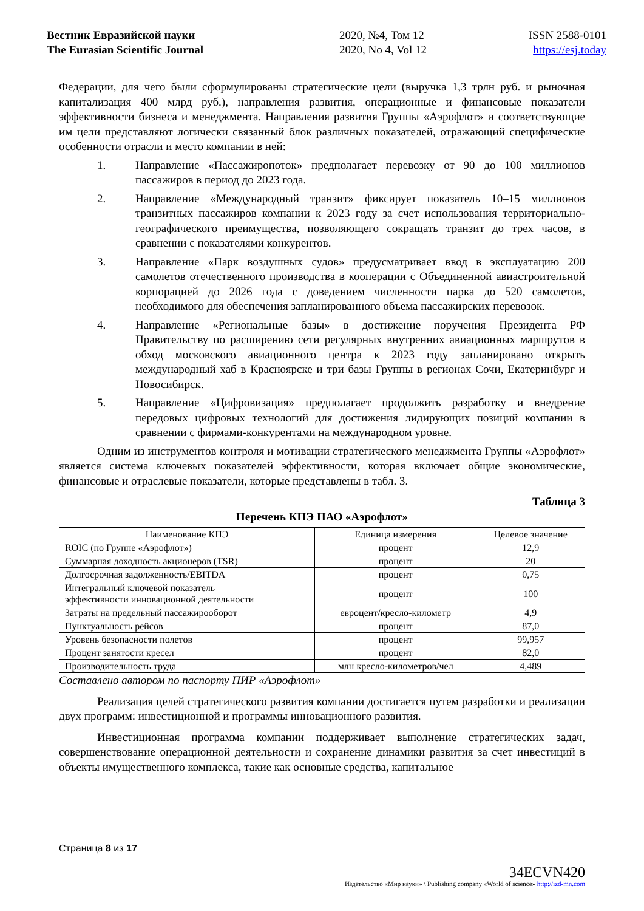Вестник Евразийской науки
The Eurasian Scientific Journal
2020, №4, Том 12
2020, No 4, Vol 12
ISSN 2588-0101
https://esj.today
Федерации, для чего были сформулированы стратегические цели (выручка 1,3 трлн руб. и рыночная капитализация 400 млрд руб.), направления развития, операционные и финансовые показатели эффективности бизнеса и менеджмента. Направления развития Группы «Аэрофлот» и соответствующие им цели представляют логически связанный блок различных показателей, отражающий специфические особенности отрасли и место компании в ней:
1. Направление «Пассажиропоток» предполагает перевозку от 90 до 100 миллионов пассажиров в период до 2023 года.
2. Направление «Международный транзит» фиксирует показатель 10–15 миллионов транзитных пассажиров компании к 2023 году за счет использования территориально-географического преимущества, позволяющего сокращать транзит до трех часов, в сравнении с показателями конкурентов.
3. Направление «Парк воздушных судов» предусматривает ввод в эксплуатацию 200 самолетов отечественного производства в кооперации с Объединенной авиастроительной корпорацией до 2026 года с доведением численности парка до 520 самолетов, необходимого для обеспечения запланированного объема пассажирских перевозок.
4. Направление «Региональные базы» в достижение поручения Президента РФ Правительству по расширению сети регулярных внутренних авиационных маршрутов в обход московского авиационного центра к 2023 году запланировано открыть международный хаб в Красноярске и три базы Группы в регионах Сочи, Екатеринбург и Новосибирск.
5. Направление «Цифровизация» предполагает продолжить разработку и внедрение передовых цифровых технологий для достижения лидирующих позиций компании в сравнении с фирмами-конкурентами на международном уровне.
Одним из инструментов контроля и мотивации стратегического менеджмента Группы «Аэрофлот» является система ключевых показателей эффективности, которая включает общие экономические, финансовые и отраслевые показатели, которые представлены в табл. 3.
Таблица 3
Перечень КПЭ ПАО «Аэрофлот»
| Наименование КПЭ | Единица измерения | Целевое значение |
| --- | --- | --- |
| ROIC (по Группе «Аэрофлот») | процент | 12,9 |
| Суммарная доходность акционеров (TSR) | процент | 20 |
| Долгосрочная задолженность/EBITDA | процент | 0,75 |
| Интегральный ключевой показатель эффективности инновационной деятельности | процент | 100 |
| Затраты на предельный пассажирооборот | евроцент/кресло-километр | 4,9 |
| Пунктуальность рейсов | процент | 87,0 |
| Уровень безопасности полетов | процент | 99,957 |
| Процент занятости кресел | процент | 82,0 |
| Производительность труда | млн кресло-километров/чел | 4,489 |
Составлено автором по паспорту ПИР «Аэрофлот»
Реализация целей стратегического развития компании достигается путем разработки и реализации двух программ: инвестиционной и программы инновационного развития.
Инвестиционная программа компании поддерживает выполнение стратегических задач, совершенствование операционной деятельности и сохранение динамики развития за счет инвестиций в объекты имущественного комплекса, такие как основные средства, капитальное
Страница 8 из 17
34ECVN420
Издательство «Мир науки» \ Publishing company «World of science» http://izd-mn.com